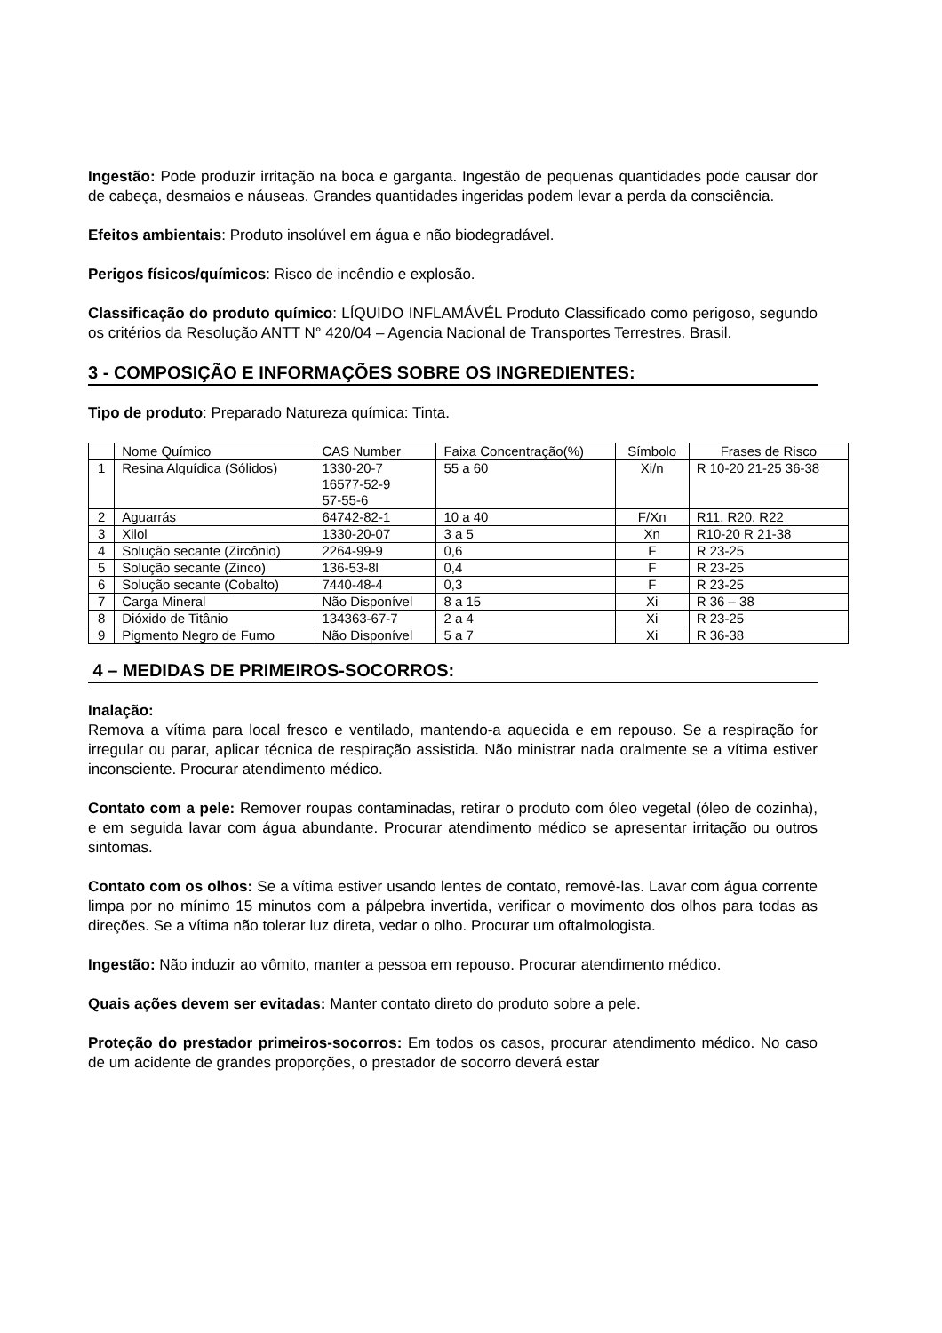Ingestão: Pode produzir irritação na boca e garganta. Ingestão de pequenas quantidades pode causar dor de cabeça, desmaios e náuseas. Grandes quantidades ingeridas podem levar a perda da consciência.
Efeitos ambientais: Produto insolúvel em água e não biodegradável.
Perigos físicos/químicos: Risco de incêndio e explosão.
Classificação do produto químico: LÍQUIDO INFLAMÁVÉL Produto Classificado como perigoso, segundo os critérios da Resolução ANTT N° 420/04 – Agencia Nacional de Transportes Terrestres. Brasil.
3 - COMPOSIÇÃO E INFORMAÇÕES SOBRE OS INGREDIENTES:
Tipo de produto: Preparado Natureza química: Tinta.
| | Nome Químico | CAS Number | Faixa Concentração(%) | Símbolo | Frases de Risco |
| 1 | Resina Alquídica (Sólidos) | 1330-20-7 16577-52-9 57-55-6 | 55 a 60 | Xi/n | R 10-20 21-25 36-38 |
| 2 | Aguarrás | 64742-82-1 | 10 a 40 | F/Xn | R11, R20, R22 |
| 3 | Xilol | 1330-20-07 | 3 a 5 | Xn | R10-20 R 21-38 |
| 4 | Solução secante (Zircônio) | 2264-99-9 | 0,6 | F | R 23-25 |
| 5 | Solução secante (Zinco) | 136-53-8l | 0,4 | F | R 23-25 |
| 6 | Solução secante (Cobalto) | 7440-48-4 | 0,3 | F | R 23-25 |
| 7 | Carga Mineral | Não Disponível | 8 a 15 | Xi | R 36 – 38 |
| 8 | Dióxido de Titânio | 134363-67-7 | 2 a 4 | Xi | R 23-25 |
| 9 | Pigmento Negro de Fumo | Não Disponível | 5 a 7 | Xi | R 36-38 |
4 – MEDIDAS DE PRIMEIROS-SOCORROS:
Inalação:
Remova a vítima para local fresco e ventilado, mantendo-a aquecida e em repouso. Se a respiração for irregular ou parar, aplicar técnica de respiração assistida. Não ministrar nada oralmente se a vítima estiver inconsciente. Procurar atendimento médico.
Contato com a pele: Remover roupas contaminadas, retirar o produto com óleo vegetal (óleo de cozinha), e em seguida lavar com água abundante. Procurar atendimento médico se apresentar irritação ou outros sintomas.
Contato com os olhos: Se a vítima estiver usando lentes de contato, removê-las. Lavar com água corrente limpa por no mínimo 15 minutos com a pálpebra invertida, verificar o movimento dos olhos para todas as direções. Se a vítima não tolerar luz direta, vedar o olho. Procurar um oftalmologista.
Ingestão: Não induzir ao vômito, manter a pessoa em repouso. Procurar atendimento médico.
Quais ações devem ser evitadas: Manter contato direto do produto sobre a pele.
Proteção do prestador primeiros-socorros: Em todos os casos, procurar atendimento médico. No caso de um acidente de grandes proporções, o prestador de socorro deverá estar